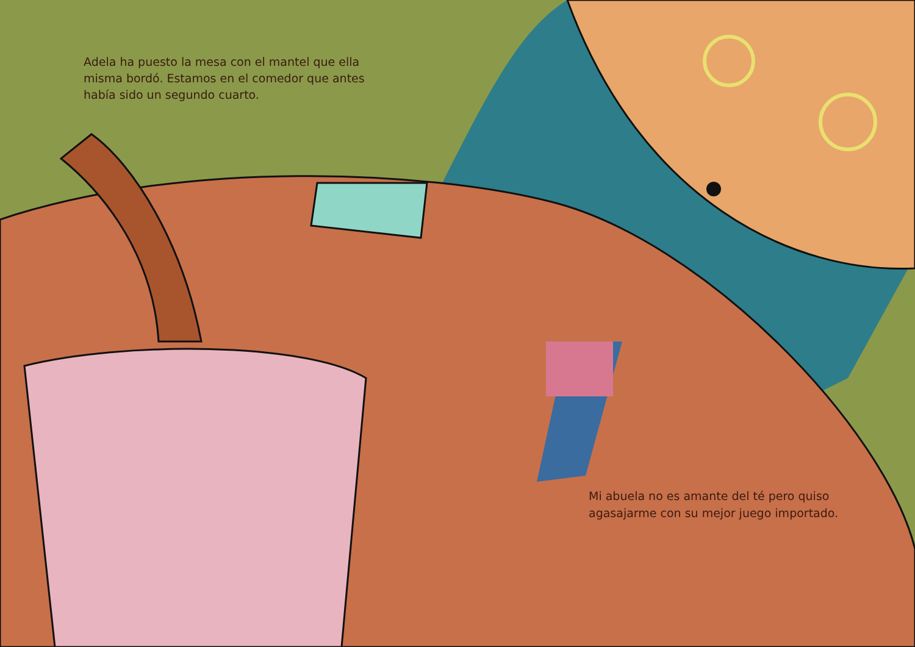Adela ha puesto la mesa con el mantel que ella misma bordó. Estamos en el comedor que antes había sido un segundo cuarto.
Mi abuela no es amante del té pero quiso agasajarme con su mejor juego importado.